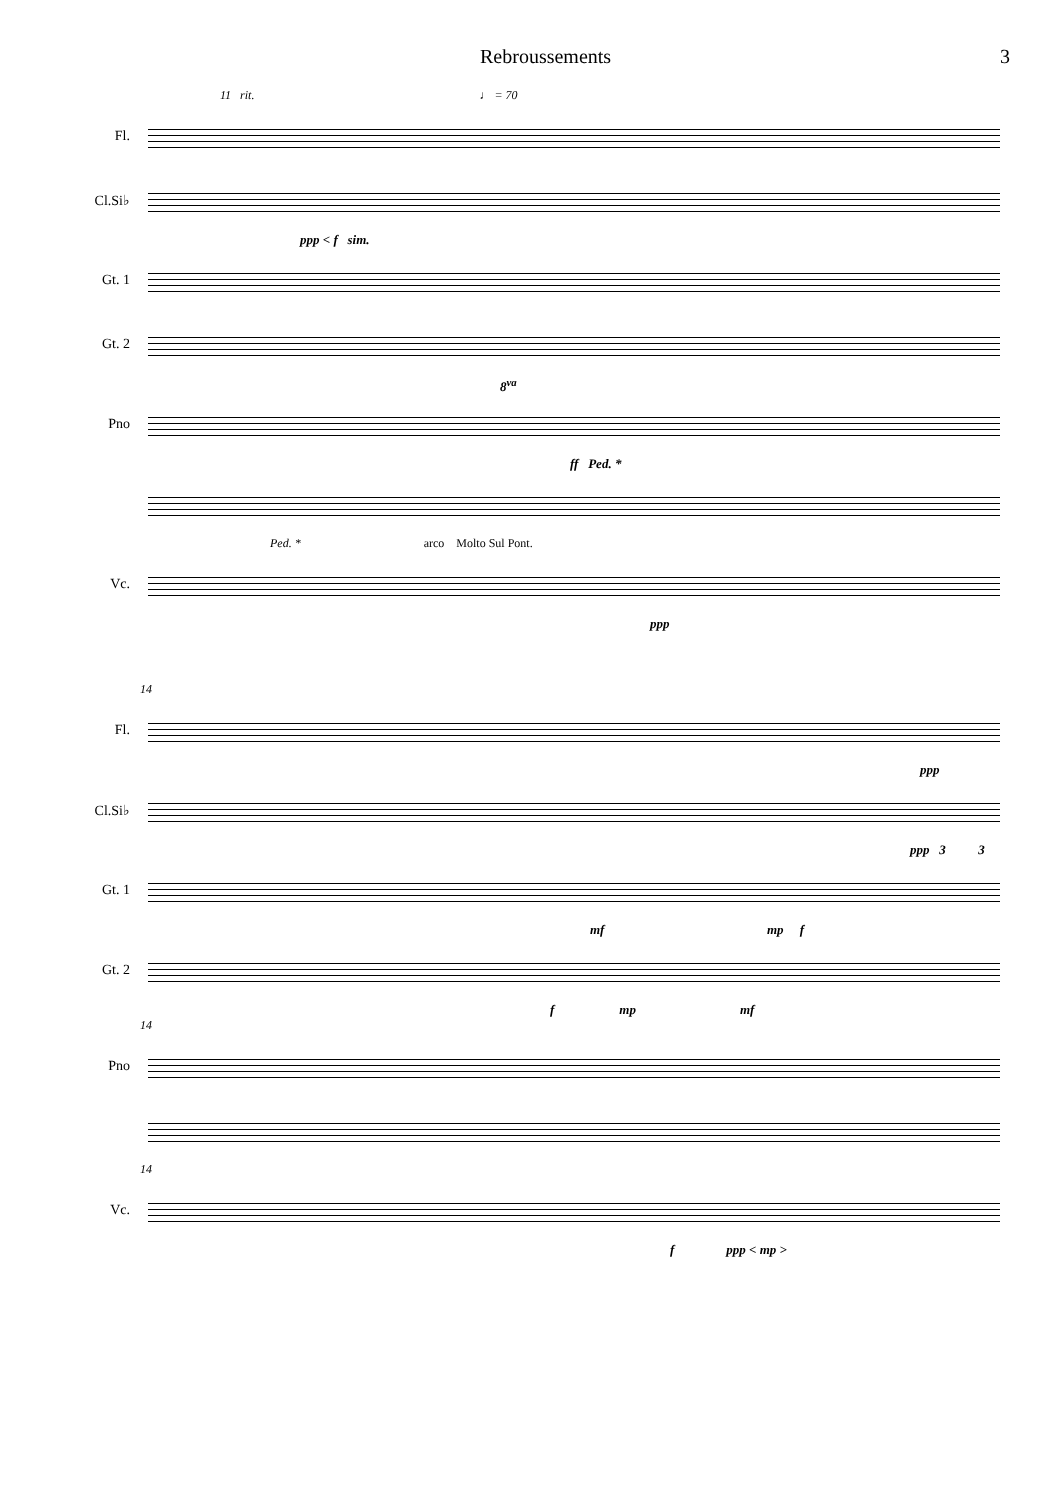Rebroussements 3
11 rit. ♩ = 70
Fl.
Cl.Si♭
ppp < f sim.
Gt. 1
Gt. 2
8<sup>va</sup>
Pno
ff Ped. *
Ped. * arco Molto Sul Pont.
Vc.
ppp
14
Fl.
ppp
Cl.Si♭
ppp 3 3
Gt. 1
mf mp f
Gt. 2
f mp mf
14
Pno
14
Vc.
f ppp < mp >